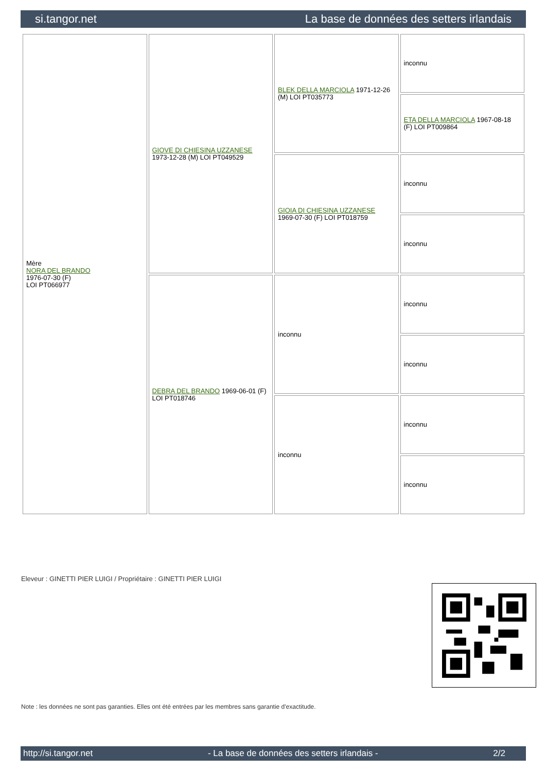si.tangor.net La base de données des setters irlandais
| Mère NORA DEL BRANDO 1976-07-30 (F) LOI PT066977 | GIOVE DI CHIESINA UZZANESE 1973-12-28 (M) LOI PT049529 | BLEK DELLA MARCIOLA 1971-12-26 (M) LOI PT035773 | inconnu |
| | | | ETA DELLA MARCIOLA 1967-08-18 (F) LOI PT009864 |
| | | GIOIA DI CHIESINA UZZANESE 1969-07-30 (F) LOI PT018759 | inconnu |
| | | | inconnu |
| | DEBRA DEL BRANDO 1969-06-01 (F) LOI PT018746 | inconnu | inconnu |
| | | | inconnu |
| | | inconnu | inconnu |
| | | | inconnu |
Eleveur : GINETTI PIER LUIGI / Propriétaire : GINETTI PIER LUIGI
Note : les données ne sont pas garanties. Elles ont été entrées par les membres sans garantie d'exactitude.
http://si.tangor.net - La base de données des setters irlandais - 2/2